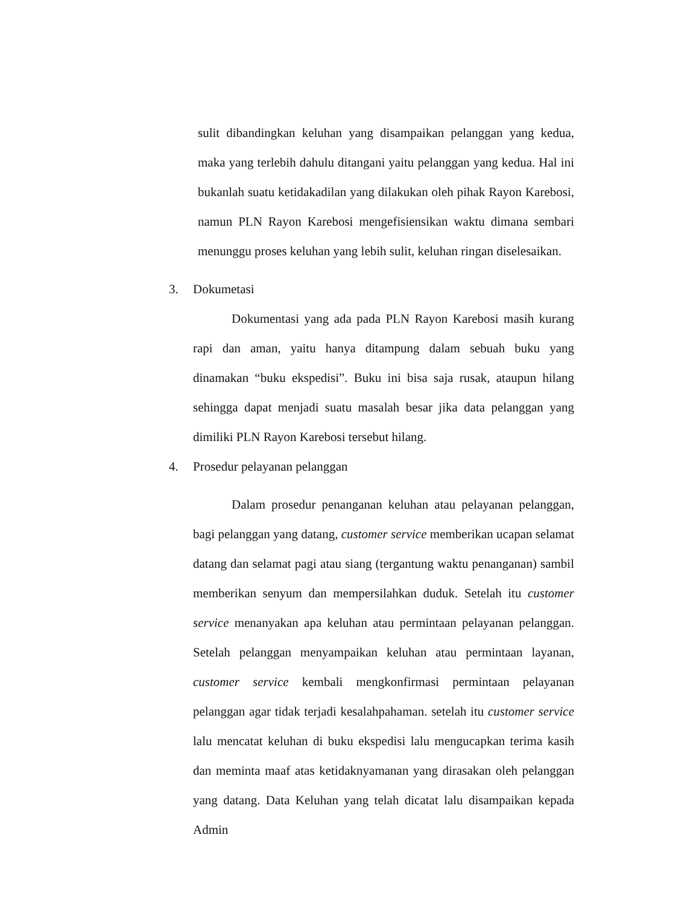sulit dibandingkan keluhan yang disampaikan pelanggan yang kedua, maka yang terlebih dahulu ditangani yaitu pelanggan yang kedua. Hal ini bukanlah suatu ketidakadilan yang dilakukan oleh pihak Rayon Karebosi, namun PLN Rayon Karebosi mengefisiensikan waktu dimana sembari menunggu proses keluhan yang lebih sulit, keluhan ringan diselesaikan.
3. Dokumetasi
Dokumentasi yang ada pada PLN Rayon Karebosi masih kurang rapi dan aman, yaitu hanya ditampung dalam sebuah buku yang dinamakan “buku ekspedisi”. Buku ini bisa saja rusak, ataupun hilang sehingga dapat menjadi suatu masalah besar jika data pelanggan yang dimiliki PLN Rayon Karebosi tersebut hilang.
4. Prosedur pelayanan pelanggan
Dalam prosedur penanganan keluhan atau pelayanan pelanggan, bagi pelanggan yang datang, customer service memberikan ucapan selamat datang dan selamat pagi atau siang (tergantung waktu penanganan) sambil memberikan senyum dan mempersilahkan duduk. Setelah itu customer service menanyakan apa keluhan atau permintaan pelayanan pelanggan. Setelah pelanggan menyampaikan keluhan atau permintaan layanan, customer service kembali mengkonfirmasi permintaan pelayanan pelanggan agar tidak terjadi kesalahpahaman. setelah itu customer service lalu mencatat keluhan di buku ekspedisi lalu mengucapkan terima kasih dan meminta maaf atas ketidaknyamanan yang dirasakan oleh pelanggan yang datang. Data Keluhan yang telah dicatat lalu disampaikan kepada Admin